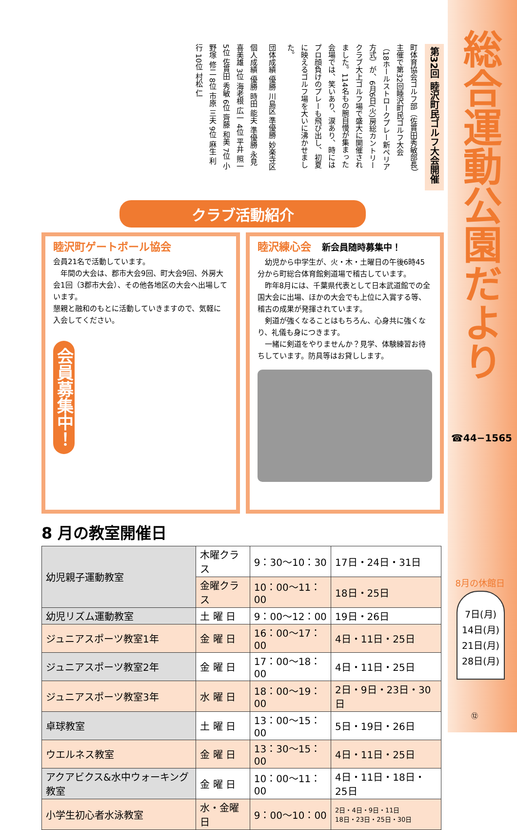第32回 睦沢町民ゴルフ大会開催
町体育協会ゴルフ部（佐貫田秀敏部長）主催で第32回睦沢町民ゴルフ大会（18ホールストロークプレー新ペリア方式）が、6月6日(火)房総カントリークラブ大上ゴルフ場で盛大に開催されました。114名もの腕自慢が集まった会場では、笑いあり、涙あり、時にはプロ顔負けのプレーも飛び出し、初夏に映えるゴルフ場を大いに沸かせました。
団体成績 優勝 川島区 準優勝 妙楽寺区
個人成績 優勝 時田 能夫 準優勝 永見 喜美雄 3位 海老根 広一 4位 平井 照一 5位 佐貫田 秀敏 6位 齊藤 和美 7位 小野塚 修二 8位 市原 三夫 9位 麻生 利行 10位 村松 仁
クラブ活動紹介
睦沢町ゲートボール協会
会員21名で活動しています。
　年間の大会は、郡市大会9回、町大会9回、外房大会1回（3郡市大会）、その他各地区の大会へ出場しています。
懇親と融和のもとに活動していきますので、気軽に入会してください。
会員募集中！
睦沢練心会　新会員随時募集中！
　幼児から中学生が、火・木・土曜日の午後6時45分から町総合体育館剣道場で稽古しています。
　昨年8月には、千葉県代表として日本武道館での全国大会に出場、ほかの大会でも上位に入賞する等、稽古の成果が発揮されています。
　剣道が強くなることはもちろん、心身共に強くなり、礼儀も身につきます。
　一緒に剣道をやりませんか？見学、体験練習お待ちしています。防具等はお貸しします。
8 月の教室開催日
| 幼児親子運動教室 | 木曜クラス | 9：30〜10：30 | 17日・24日・31日 |
| | 金曜クラス | 10：00〜11：00 | 18日・25日 |
| 幼児リズム運動教室 | 土 曜 日 | 9：00〜12：00 | 19日・26日 |
| ジュニアスポーツ教室1年 | 金 曜 日 | 16：00〜17：00 | 4日・11日・25日 |
| ジュニアスポーツ教室2年 | 金 曜 日 | 17：00〜18：00 | 4日・11日・25日 |
| ジュニアスポーツ教室3年 | 水 曜 日 | 18：00〜19：00 | 2日・9日・23日・30日 |
| 卓球教室 | 土 曜 日 | 13：00〜15：00 | 5日・19日・26日 |
| ウエルネス教室 | 金 曜 日 | 13：30〜15：00 | 4日・11日・25日 |
| アクアビクス&水中ウォーキング教室 | 金 曜 日 | 10：00〜11：00 | 4日・11日・18日・25日 |
| 小学生初心者水泳教室 | 水・金曜日 | 9：00〜10：00 | 2日・4日・9日・11日 18日・23日・25日・30日 |
総合運動公園だより
☎44−1565
8月の休館日
7日(月)
14日(月)
21日(月)
28日(月)
⑫